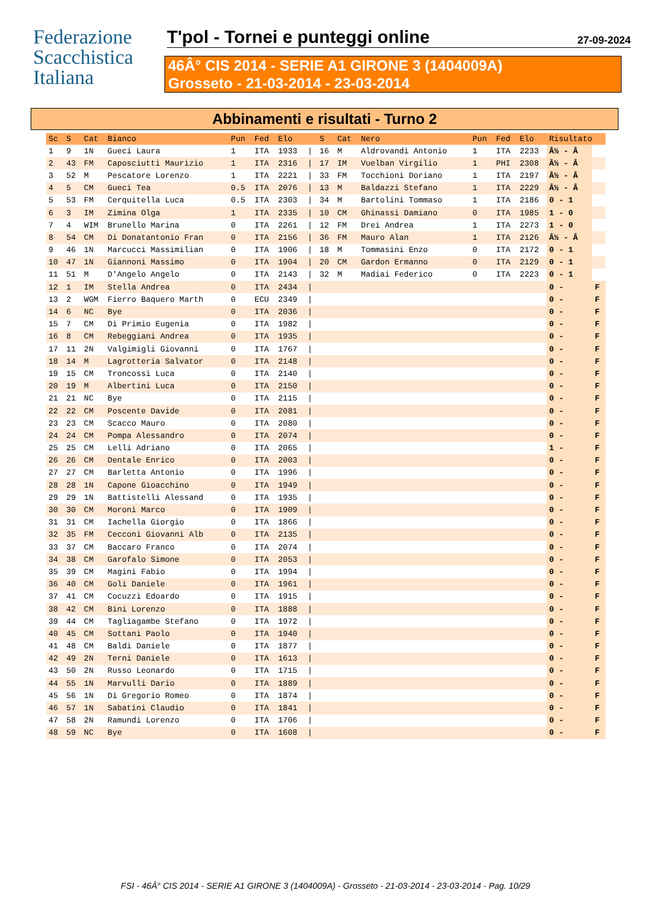Federazione
Scacchistica
Italiana
T'pol - Tornei e punteggi online 27-09-2024
46Â° CIS 2014 - SERIE A1 GIRONE 3 (1404009A)
Grosseto - 21-03-2014 - 23-03-2014
Abbinamenti e risultati - Turno 2
| Sc | S | Cat | Bianco | Pun | Fed | Elo | | S | Cat | Nero | Pun | Fed | Elo | Risultato | |
| --- | --- | --- | --- | --- | --- | --- | --- | --- | --- | --- | --- | --- | --- | --- | --- |
| 1 | 9 | 1N | Gueci Laura | 1 | ITA | 1933 | / | 16 | M | Aldrovandi Antonio | 1 | ITA | 2233 | Â½ - Â | |
| 2 | 43 | FM | Caposciutti Maurizio | 1 | ITA | 2316 | / | 17 | IM | Vuelban Virgilio | 1 | PHI | 2308 | Â½ - Â | |
| 3 | 52 | M | Pescatore Lorenzo | 1 | ITA | 2221 | / | 33 | FM | Tocchioni Doriano | 1 | ITA | 2197 | Â½ - Â | |
| 4 | 5 | CM | Gueci Tea | 0.5 | ITA | 2076 | / | 13 | M | Baldazzi Stefano | 1 | ITA | 2229 | Â½ - Â | |
| 5 | 53 | FM | Cerquitella Luca | 0.5 | ITA | 2303 | / | 34 | M | Bartolini Tommaso | 1 | ITA | 2186 | 0 - 1 | |
| 6 | 3 | IM | Zimina Olga | 1 | ITA | 2335 | / | 10 | CM | Ghinassi Damiano | 0 | ITA | 1985 | 1 - 0 | |
| 7 | 4 | WIM | Brunello Marina | 0 | ITA | 2261 | / | 12 | FM | Drei Andrea | 1 | ITA | 2273 | 1 - 0 | |
| 8 | 54 | CM | Di Donatantonio Fran | 0 | ITA | 2156 | / | 36 | FM | Mauro Alan | 1 | ITA | 2126 | Â½ - Â | |
| 9 | 46 | 1N | Marcucci Massimilian | 0 | ITA | 1906 | / | 18 | M | Tommasini Enzo | 0 | ITA | 2172 | 0 - 1 | |
| 10 | 47 | 1N | Giannoni Massimo | 0 | ITA | 1904 | / | 20 | CM | Gardon Ermanno | 0 | ITA | 2129 | 0 - 1 | |
| 11 | 51 | M | D'Angelo Angelo | 0 | ITA | 2143 | / | 32 | M | Madiai Federico | 0 | ITA | 2223 | 0 - 1 | |
| 12 | 1 | IM | Stella Andrea | 0 | ITA | 2434 | / | | | | | | | 0 - | F |
| 13 | 2 | WGM | Fierro Baquero Marth | 0 | ECU | 2349 | / | | | | | | | 0 - | F |
| 14 | 6 | NC | Bye | 0 | ITA | 2036 | / | | | | | | | 0 - | F |
| 15 | 7 | CM | Di Primio Eugenia | 0 | ITA | 1982 | / | | | | | | | 0 - | F |
| 16 | 8 | CM | Rebeggiani Andrea | 0 | ITA | 1935 | / | | | | | | | 0 - | F |
| 17 | 11 | 2N | Valgimigli Giovanni | 0 | ITA | 1767 | / | | | | | | | 0 - | F |
| 18 | 14 | M | Lagrotteria Salvator | 0 | ITA | 2148 | / | | | | | | | 0 - | F |
| 19 | 15 | CM | Troncossi Luca | 0 | ITA | 2140 | / | | | | | | | 0 - | F |
| 20 | 19 | M | Albertini Luca | 0 | ITA | 2150 | / | | | | | | | 0 - | F |
| 21 | 21 | NC | Bye | 0 | ITA | 2115 | / | | | | | | | 0 - | F |
| 22 | 22 | CM | Poscente Davide | 0 | ITA | 2081 | / | | | | | | | 0 - | F |
| 23 | 23 | CM | Scacco Mauro | 0 | ITA | 2080 | / | | | | | | | 0 - | F |
| 24 | 24 | CM | Pompa Alessandro | 0 | ITA | 2074 | / | | | | | | | 0 - | F |
| 25 | 25 | CM | Lelli Adriano | 0 | ITA | 2065 | / | | | | | | | 1 - | F |
| 26 | 26 | CM | Dentale Enrico | 0 | ITA | 2003 | / | | | | | | | 0 - | F |
| 27 | 27 | CM | Barletta Antonio | 0 | ITA | 1996 | / | | | | | | | 0 - | F |
| 28 | 28 | 1N | Capone Gioacchino | 0 | ITA | 1949 | / | | | | | | | 0 - | F |
| 29 | 29 | 1N | Battistelli Alessand | 0 | ITA | 1935 | / | | | | | | | 0 - | F |
| 30 | 30 | CM | Moroni Marco | 0 | ITA | 1909 | / | | | | | | | 0 - | F |
| 31 | 31 | CM | Iachella Giorgio | 0 | ITA | 1866 | / | | | | | | | 0 - | F |
| 32 | 35 | FM | Cecconi Giovanni Alb | 0 | ITA | 2135 | / | | | | | | | 0 - | F |
| 33 | 37 | CM | Baccaro Franco | 0 | ITA | 2074 | / | | | | | | | 0 - | F |
| 34 | 38 | CM | Garofalo Simone | 0 | ITA | 2053 | / | | | | | | | 0 - | F |
| 35 | 39 | CM | Magini Fabio | 0 | ITA | 1994 | / | | | | | | | 0 - | F |
| 36 | 40 | CM | Goli Daniele | 0 | ITA | 1961 | / | | | | | | | 0 - | F |
| 37 | 41 | CM | Cocuzzi Edoardo | 0 | ITA | 1915 | / | | | | | | | 0 - | F |
| 38 | 42 | CM | Bini Lorenzo | 0 | ITA | 1888 | / | | | | | | | 0 - | F |
| 39 | 44 | CM | Tagliagambe Stefano | 0 | ITA | 1972 | / | | | | | | | 0 - | F |
| 40 | 45 | CM | Sottani Paolo | 0 | ITA | 1940 | / | | | | | | | 0 - | F |
| 41 | 48 | CM | Baldi Daniele | 0 | ITA | 1877 | / | | | | | | | 0 - | F |
| 42 | 49 | 2N | Terni Daniele | 0 | ITA | 1613 | / | | | | | | | 0 - | F |
| 43 | 50 | 2N | Russo Leonardo | 0 | ITA | 1715 | / | | | | | | | 0 - | F |
| 44 | 55 | 1N | Marvulli Dario | 0 | ITA | 1889 | / | | | | | | | 0 - | F |
| 45 | 56 | 1N | Di Gregorio Romeo | 0 | ITA | 1874 | / | | | | | | | 0 - | F |
| 46 | 57 | 1N | Sabatini Claudio | 0 | ITA | 1841 | / | | | | | | | 0 - | F |
| 47 | 58 | 2N | Ramundi Lorenzo | 0 | ITA | 1706 | / | | | | | | | 0 - | F |
| 48 | 59 | NC | Bye | 0 | ITA | 1608 | / | | | | | | | 0 - | F |
FSI - 46Â° CIS 2014 - SERIE A1 GIRONE 3 (1404009A) - Grosseto - 21-03-2014 - 23-03-2014 - Pag. 10/29